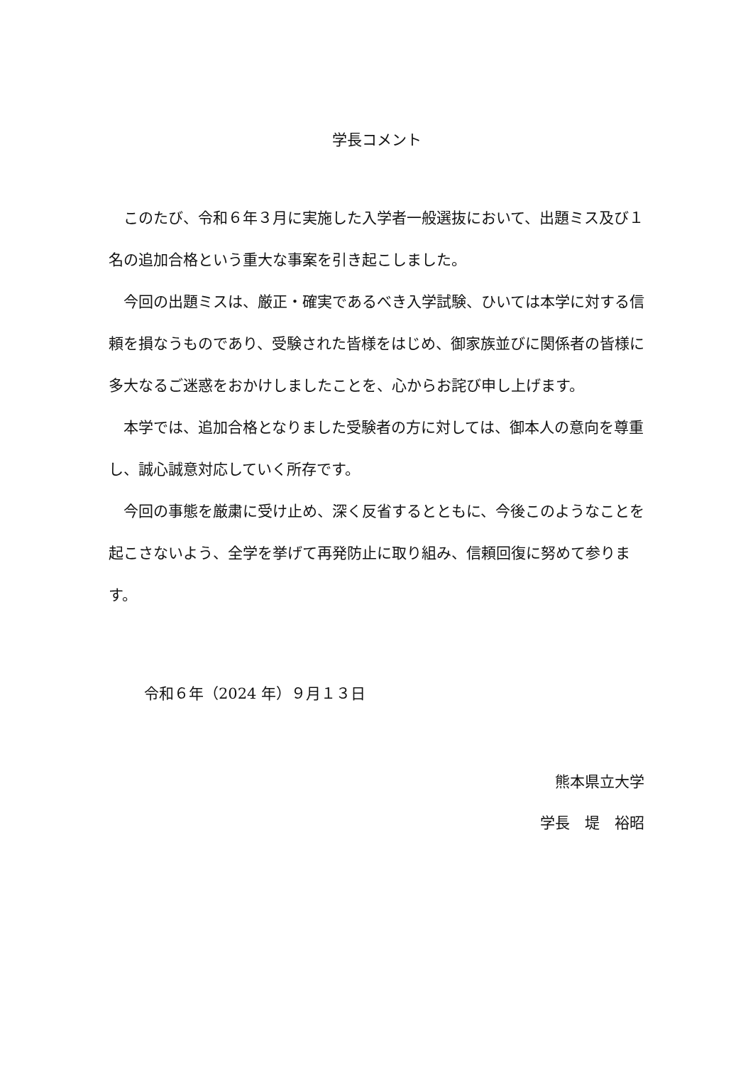学長コメント
このたび、令和６年３月に実施した入学者一般選抜において、出題ミス及び１名の追加合格という重大な事案を引き起こしました。
今回の出題ミスは、厳正・確実であるべき入学試験、ひいては本学に対する信頼を損なうものであり、受験された皆様をはじめ、御家族並びに関係者の皆様に多大なるご迷惑をおかけしましたことを、心からお詫び申し上げます。
本学では、追加合格となりました受験者の方に対しては、御本人の意向を尊重し、誠心誠意対応していく所存です。
今回の事態を厳粛に受け止め、深く反省するとともに、今後このようなことを起こさないよう、全学を挙げて再発防止に取り組み、信頼回復に努めて参ります。
令和６年（2024 年）９月１３日
熊本県立大学
学長　堤　裕昭